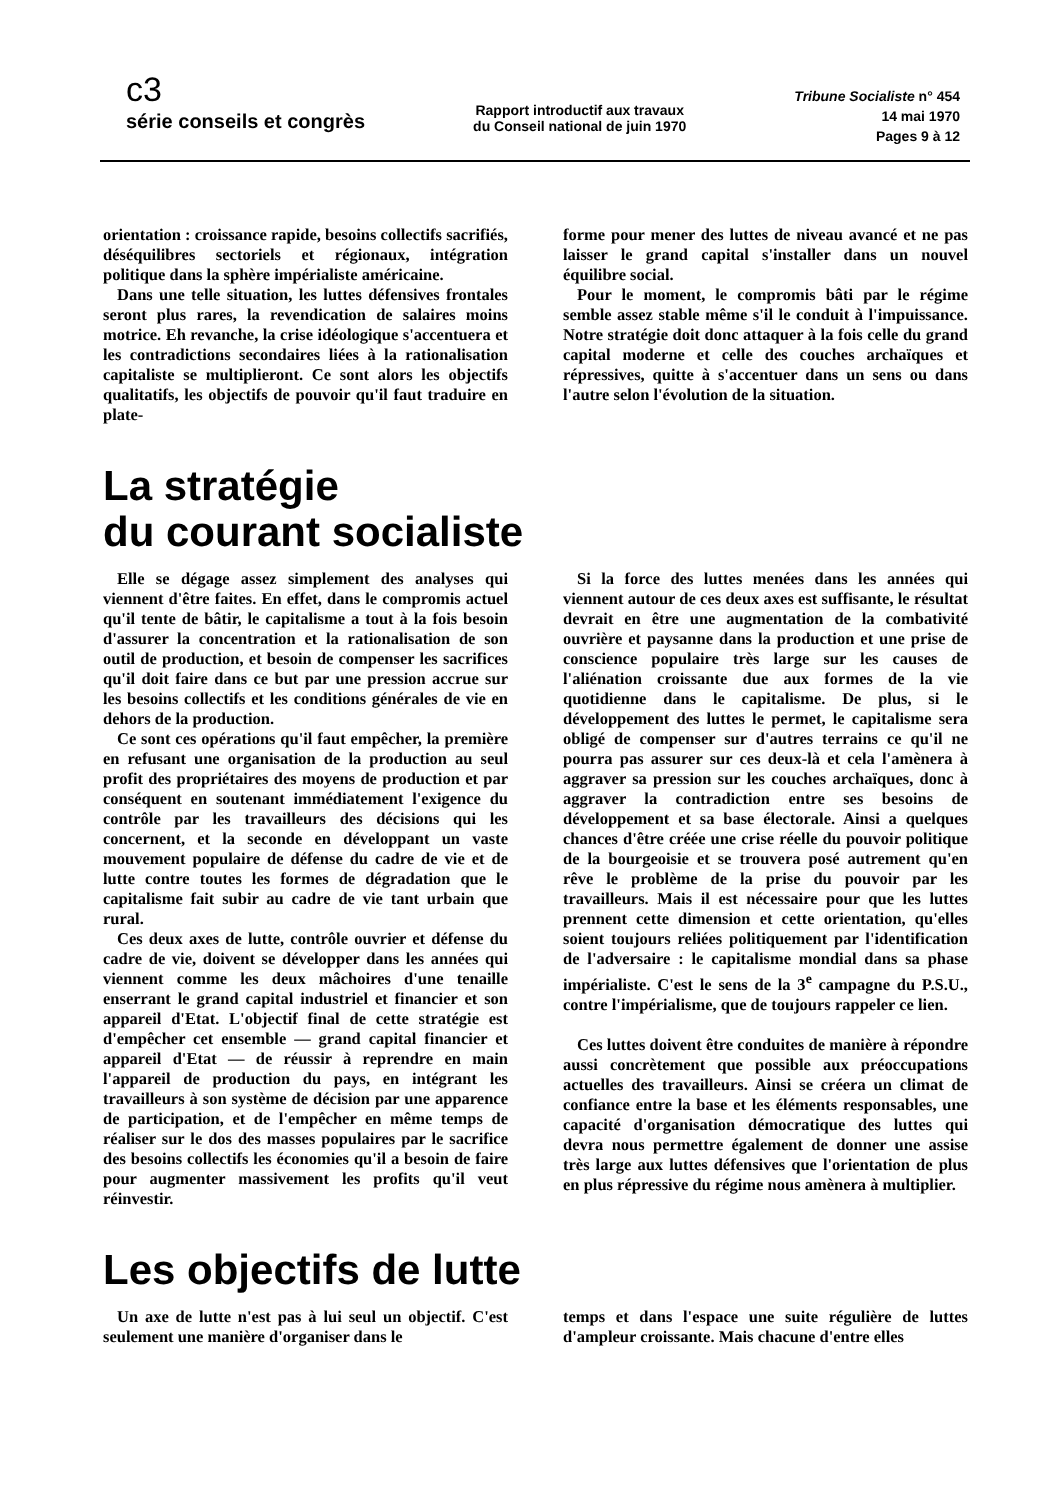c3
série conseils et congrès
Rapport introductif aux travaux
du Conseil national de juin 1970
Tribune Socialiste n° 454
14 mai 1970
Pages 9 à 12
orientation : croissance rapide, besoins collectifs sacrifiés, déséquilibres sectoriels et régionaux, intégration politique dans la sphère impérialiste américaine.
Dans une telle situation, les luttes défensives frontales seront plus rares, la revendication de salaires moins motrice. Eh revanche, la crise idéologique s'accentuera et les contradictions secondaires liées à la rationalisation capitaliste se multiplieront. Ce sont alors les objectifs qualitatifs, les objectifs de pouvoir qu'il faut traduire en plate-
forme pour mener des luttes de niveau avancé et ne pas laisser le grand capital s'installer dans un nouvel équilibre social.
Pour le moment, le compromis bâti par le régime semble assez stable même s'il le conduit à l'impuissance. Notre stratégie doit donc attaquer à la fois celle du grand capital moderne et celle des couches archaïques et répressives, quitte à s'accentuer dans un sens ou dans l'autre selon l'évolution de la situation.
La stratégie
du courant socialiste
Elle se dégage assez simplement des analyses qui viennent d'être faites. En effet, dans le compromis actuel qu'il tente de bâtir, le capitalisme a tout à la fois besoin d'assurer la concentration et la rationalisation de son outil de production, et besoin de compenser les sacrifices qu'il doit faire dans ce but par une pression accrue sur les besoins collectifs et les conditions générales de vie en dehors de la production.
Ce sont ces opérations qu'il faut empêcher, la première en refusant une organisation de la production au seul profit des propriétaires des moyens de production et par conséquent en soutenant immédiatement l'exigence du contrôle par les travailleurs des décisions qui les concernent, et la seconde en développant un vaste mouvement populaire de défense du cadre de vie et de lutte contre toutes les formes de dégradation que le capitalisme fait subir au cadre de vie tant urbain que rural.
Ces deux axes de lutte, contrôle ouvrier et défense du cadre de vie, doivent se développer dans les années qui viennent comme les deux mâchoires d'une tenaille enserrant le grand capital industriel et financier et son appareil d'Etat. L'objectif final de cette stratégie est d'empêcher cet ensemble — grand capital financier et appareil d'Etat — de réussir à reprendre en main l'appareil de production du pays, en intégrant les travailleurs à son système de décision par une apparence de participation, et de l'empêcher en même temps de réaliser sur le dos des masses populaires par le sacrifice des besoins collectifs les économies qu'il a besoin de faire pour augmenter massivement les profits qu'il veut réinvestir.
Si la force des luttes menées dans les années qui viennent autour de ces deux axes est suffisante, le résultat devrait en être une augmentation de la combativité ouvrière et paysanne dans la production et une prise de conscience populaire très large sur les causes de l'aliénation croissante due aux formes de la vie quotidienne dans le capitalisme. De plus, si le développement des luttes le permet, le capitalisme sera obligé de compenser sur d'autres terrains ce qu'il ne pourra pas assurer sur ces deux-là et cela l'amènera à aggraver sa pression sur les couches archaïques, donc à aggraver la contradiction entre ses besoins de développement et sa base électorale. Ainsi a quelques chances d'être créée une crise réelle du pouvoir politique de la bourgeoisie et se trouvera posé autrement qu'en rêve le problème de la prise du pouvoir par les travailleurs. Mais il est nécessaire pour que les luttes prennent cette dimension et cette orientation, qu'elles soient toujours reliées politiquement par l'identification de l'adversaire : le capitalisme mondial dans sa phase impérialiste. C'est le sens de la 3<sup>e</sup> campagne du P.S.U., contre l'impérialisme, que de toujours rappeler ce lien.
Ces luttes doivent être conduites de manière à répondre aussi concrètement que possible aux préoccupations actuelles des travailleurs. Ainsi se créera un climat de confiance entre la base et les éléments responsables, une capacité d'organisation démocratique des luttes qui devra nous permettre également de donner une assise très large aux luttes défensives que l'orientation de plus en plus répressive du régime nous amènera à multiplier.
Les objectifs de lutte
Un axe de lutte n'est pas à lui seul un objectif. C'est seulement une manière d'organiser dans le
temps et dans l'espace une suite régulière de luttes d'ampleur croissante. Mais chacune d'entre elles